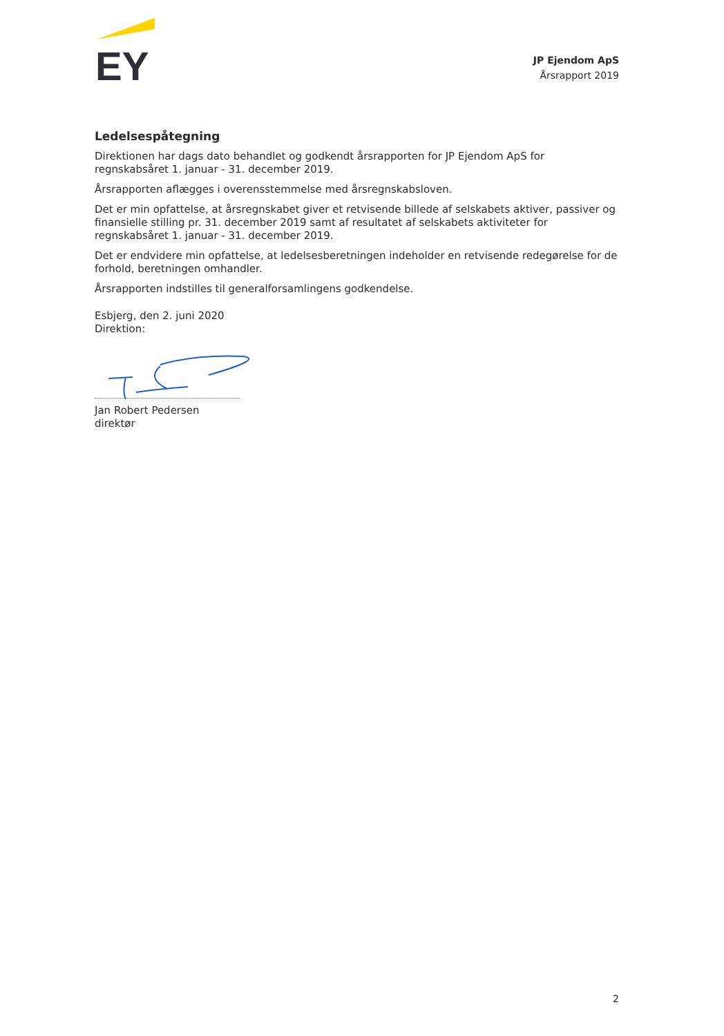EY
JP Ejendom ApS
Årsrapport 2019
Ledelsespåtegning
Direktionen har dags dato behandlet og godkendt årsrapporten for JP Ejendom ApS for regnskabsåret 1. januar - 31. december 2019.
Årsrapporten aflægges i overensstemmelse med årsregnskabsloven.
Det er min opfattelse, at årsregnskabet giver et retvisende billede af selskabets aktiver, passiver og finansielle stilling pr. 31. december 2019 samt af resultatet af selskabets aktiviteter for regnskabsåret 1. januar - 31. december 2019.
Det er endvidere min opfattelse, at ledelsesberetningen indeholder en retvisende redegørelse for de forhold, beretningen omhandler.
Årsrapporten indstilles til generalforsamlingens godkendelse.
Esbjerg, den 2. juni 2020
Direktion:
Jan Robert Pedersen
direktør
2